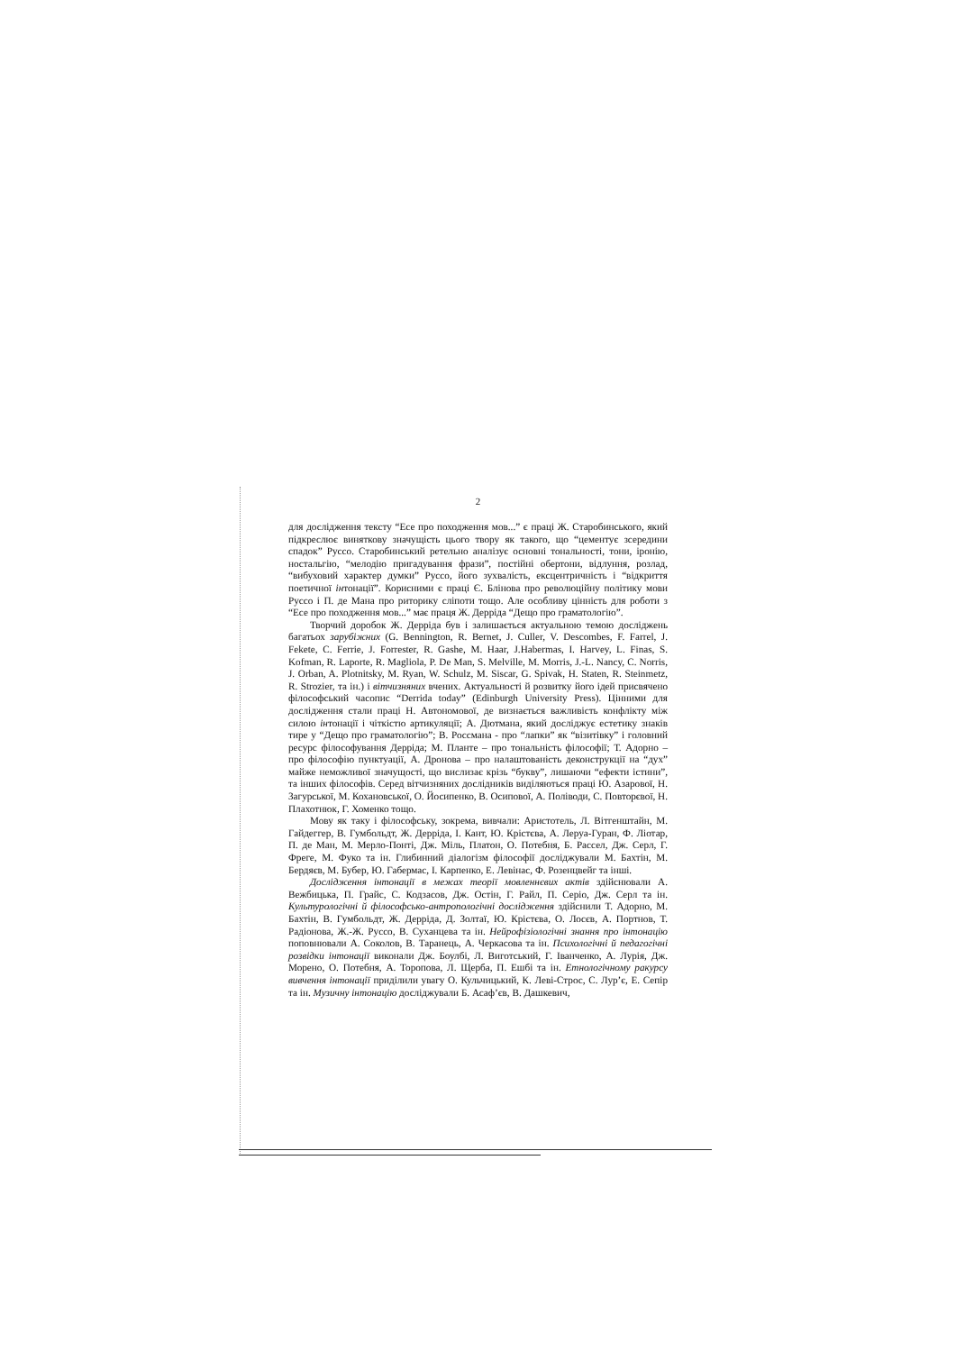2
для дослідження тексту “Есе про походження мов...” є праці Ж. Старобинського, який підкреслює виняткову значущість цього твору як такого, що “цементує зсередини спадок” Руссо. Старобинський ретельно аналізує основні тональності, тони, іронію, ностальгію, “мелодію пригадування фрази”, постійні обертони, відлуння, розлад, “вибуховий характер думки” Руссо, його зухвалість, ексцентричність і “відкриття поетичної інтонації”. Корисними є праці Є. Блінова про революційну політику мови Руссо і П. де Мана про риторику сліпоти тощо. Але особливу цінність для роботи з “Есе про походження мов...” має праця Ж. Дерріда “Дещо про граматологію”.
Творчий доробок Ж. Дерріда був і залишається актуальною темою досліджень багатьох зарубіжних (G. Bennington, R. Bernet, J. Culler, V. Descombes, F. Farrel, J. Fekete, C. Ferrie, J. Forrester, R. Gashe, M. Haar, J.Habermas, I. Harvey, L. Finas, S. Kofman, R. Laporte, R. Magliola, P. De Man, S. Melville, M. Morris, J.-L. Nancy, C. Norris, J. Orban, A. Plotnitsky, M. Ryan, W. Schulz, M. Siscar, G. Spivak, H. Staten, R. Steinmetz, R. Strozier, та ін.) і вітчизняних вчених. Актуальності й розвитку його ідей присвячено філософський часопис “Derrida today” (Edinburgh University Press). Цінними для дослідження стали праці Н. Автономової, де визнається важливість конфлікту між силою інтонації і чіткістю артикуляції; А. Дютмана, який досліджує естетику знаків тире у “Дещо про граматологію”; В. Россмана - про “лапки” як “візитівку” і головний ресурс філософування Дерріда; М. Планте – про тональність філософії; Т. Адорно – про філософію пунктуації, А. Дронова – про налаштованість деконструкції на “дух” майже неможливої значущості, що вислизає крізь “букву”, лишаючи “ефекти істини”, та інших філософів. Серед вітчизняних дослідників виділяються праці Ю. Азарової, Н. Загурської, М. Кохановської, О. Йосипенко, В. Осипової, А. Поліводи, С. Повторєвої, Н. Плахотнюк, Г. Хоменко тощо.
Мову як таку і філософську, зокрема, вивчали: Аристотель, Л. Вітгенштайн, М. Гайдеггер, В. Гумбольдт, Ж. Дерріда, І. Кант, Ю. Крістєва, А. Леруа-Гуран, Ф. Ліотар, П. де Ман, М. Мерло-Понті, Дж. Міль, Платон, О. Потебня, Б. Рассел, Дж. Серл, Г. Фреге, М. Фуко та ін. Глибинний діалогізм філософії досліджували М. Бахтін, М. Бердяєв, М. Бубер, Ю. Габермас, І. Карпенко, Е. Левінас, Ф. Розенцвейг та інші.
Дослідження інтонації в межах теорії мовленнєвих актів здійснювали А. Вежбицька, П. Грайс, С. Кодзасов, Дж. Остін, Г. Райл, П. Серіо, Дж. Серл та ін. Культурологічні й філософсько-антропологічні дослідження здійснили Т. Адорно, М. Бахтін, В. Гумбольдт, Ж. Дерріда, Д. Золтаї, Ю. Крістєва, О. Лосєв, А. Портнов, Т. Радіонова, Ж.-Ж. Руссо, В. Суханцева та ін. Нейрофізіологічні знання про інтонацію поповнювали А. Соколов, В. Таранець, А. Черкасова та ін. Психологічні й педагогічні розвідки інтонації виконали Дж. Боулбі, Л. Виготський, Г. Іванченко, А. Лурія, Дж. Морено, О. Потебня, А. Торопова, Л. Щерба, П. Ешбі та ін. Етнологічному ракурсу вивчення інтонації приділили увагу О. Кульчицький, К. Леві-Строс, С. Лур’є, Е. Сепір та ін. Музичну інтонацію досліджували Б. Асаф’єв, В. Дашкевич,